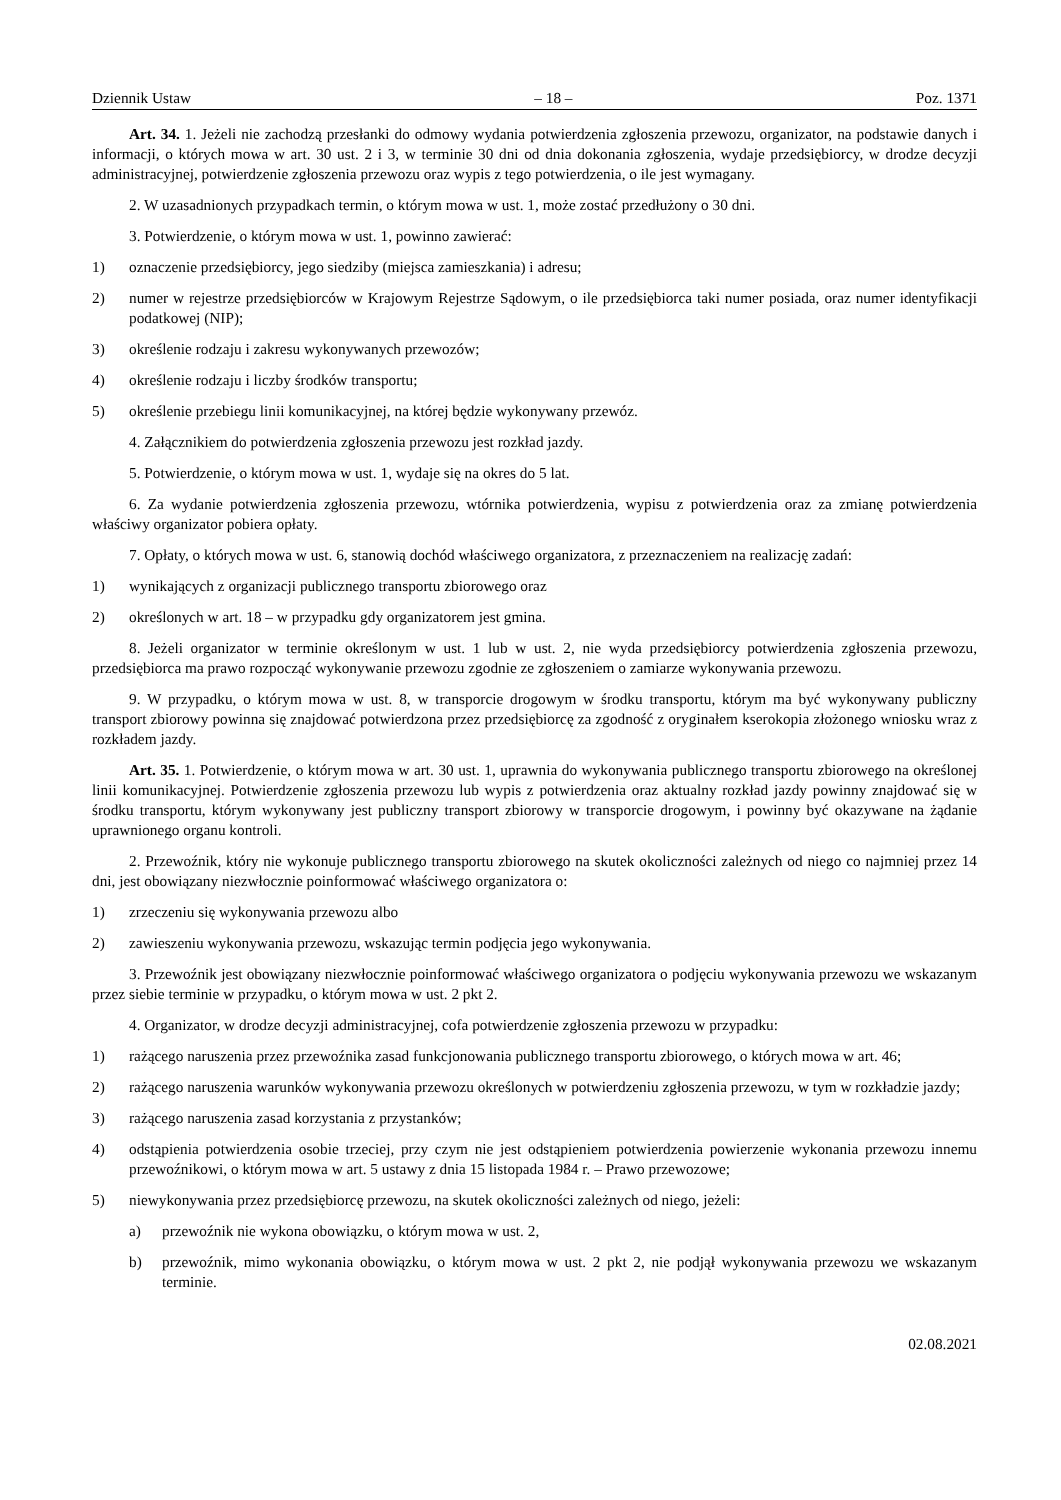Dziennik Ustaw – 18 – Poz. 1371
Art. 34. 1. Jeżeli nie zachodzą przesłanki do odmowy wydania potwierdzenia zgłoszenia przewozu, organizator, na podstawie danych i informacji, o których mowa w art. 30 ust. 2 i 3, w terminie 30 dni od dnia dokonania zgłoszenia, wydaje przedsiębiorcy, w drodze decyzji administracyjnej, potwierdzenie zgłoszenia przewozu oraz wypis z tego potwierdzenia, o ile jest wymagany.
2. W uzasadnionych przypadkach termin, o którym mowa w ust. 1, może zostać przedłużony o 30 dni.
3. Potwierdzenie, o którym mowa w ust. 1, powinno zawierać:
1) oznaczenie przedsiębiorcy, jego siedziby (miejsca zamieszkania) i adresu;
2) numer w rejestrze przedsiębiorców w Krajowym Rejestrze Sądowym, o ile przedsiębiorca taki numer posiada, oraz numer identyfikacji podatkowej (NIP);
3) określenie rodzaju i zakresu wykonywanych przewozów;
4) określenie rodzaju i liczby środków transportu;
5) określenie przebiegu linii komunikacyjnej, na której będzie wykonywany przewóz.
4. Załącznikiem do potwierdzenia zgłoszenia przewozu jest rozkład jazdy.
5. Potwierdzenie, o którym mowa w ust. 1, wydaje się na okres do 5 lat.
6. Za wydanie potwierdzenia zgłoszenia przewozu, wtórnika potwierdzenia, wypisu z potwierdzenia oraz za zmianę potwierdzenia właściwy organizator pobiera opłaty.
7. Opłaty, o których mowa w ust. 6, stanowią dochód właściwego organizatora, z przeznaczeniem na realizację zadań:
1) wynikających z organizacji publicznego transportu zbiorowego oraz
2) określonych w art. 18 – w przypadku gdy organizatorem jest gmina.
8. Jeżeli organizator w terminie określonym w ust. 1 lub w ust. 2, nie wyda przedsiębiorcy potwierdzenia zgłoszenia przewozu, przedsiębiorca ma prawo rozpocząć wykonywanie przewozu zgodnie ze zgłoszeniem o zamiarze wykonywania przewozu.
9. W przypadku, o którym mowa w ust. 8, w transporcie drogowym w środku transportu, którym ma być wykonywany publiczny transport zbiorowy powinna się znajdować potwierdzona przez przedsiębiorcę za zgodność z oryginałem kserokopia złożonego wniosku wraz z rozkładem jazdy.
Art. 35. 1. Potwierdzenie, o którym mowa w art. 30 ust. 1, uprawnia do wykonywania publicznego transportu zbiorowego na określonej linii komunikacyjnej. Potwierdzenie zgłoszenia przewozu lub wypis z potwierdzenia oraz aktualny rozkład jazdy powinny znajdować się w środku transportu, którym wykonywany jest publiczny transport zbiorowy w transporcie drogowym, i powinny być okazywane na żądanie uprawnionego organu kontroli.
2. Przewoźnik, który nie wykonuje publicznego transportu zbiorowego na skutek okoliczności zależnych od niego co najmniej przez 14 dni, jest obowiązany niezwłocznie poinformować właściwego organizatora o:
1) zrzeczeniu się wykonywania przewozu albo
2) zawieszeniu wykonywania przewozu, wskazując termin podjęcia jego wykonywania.
3. Przewoźnik jest obowiązany niezwłocznie poinformować właściwego organizatora o podjęciu wykonywania przewozu we wskazanym przez siebie terminie w przypadku, o którym mowa w ust. 2 pkt 2.
4. Organizator, w drodze decyzji administracyjnej, cofa potwierdzenie zgłoszenia przewozu w przypadku:
1) rażącego naruszenia przez przewoźnika zasad funkcjonowania publicznego transportu zbiorowego, o których mowa w art. 46;
2) rażącego naruszenia warunków wykonywania przewozu określonych w potwierdzeniu zgłoszenia przewozu, w tym w rozkładzie jazdy;
3) rażącego naruszenia zasad korzystania z przystanków;
4) odstąpienia potwierdzenia osobie trzeciej, przy czym nie jest odstąpieniem potwierdzenia powierzenie wykonania przewozu innemu przewoźnikowi, o którym mowa w art. 5 ustawy z dnia 15 listopada 1984 r. – Prawo przewozowe;
5) niewykonywania przez przedsiębiorcę przewozu, na skutek okoliczności zależnych od niego, jeżeli:
a) przewoźnik nie wykona obowiązku, o którym mowa w ust. 2,
b) przewoźnik, mimo wykonania obowiązku, o którym mowa w ust. 2 pkt 2, nie podjął wykonywania przewozu we wskazanym terminie.
02.08.2021